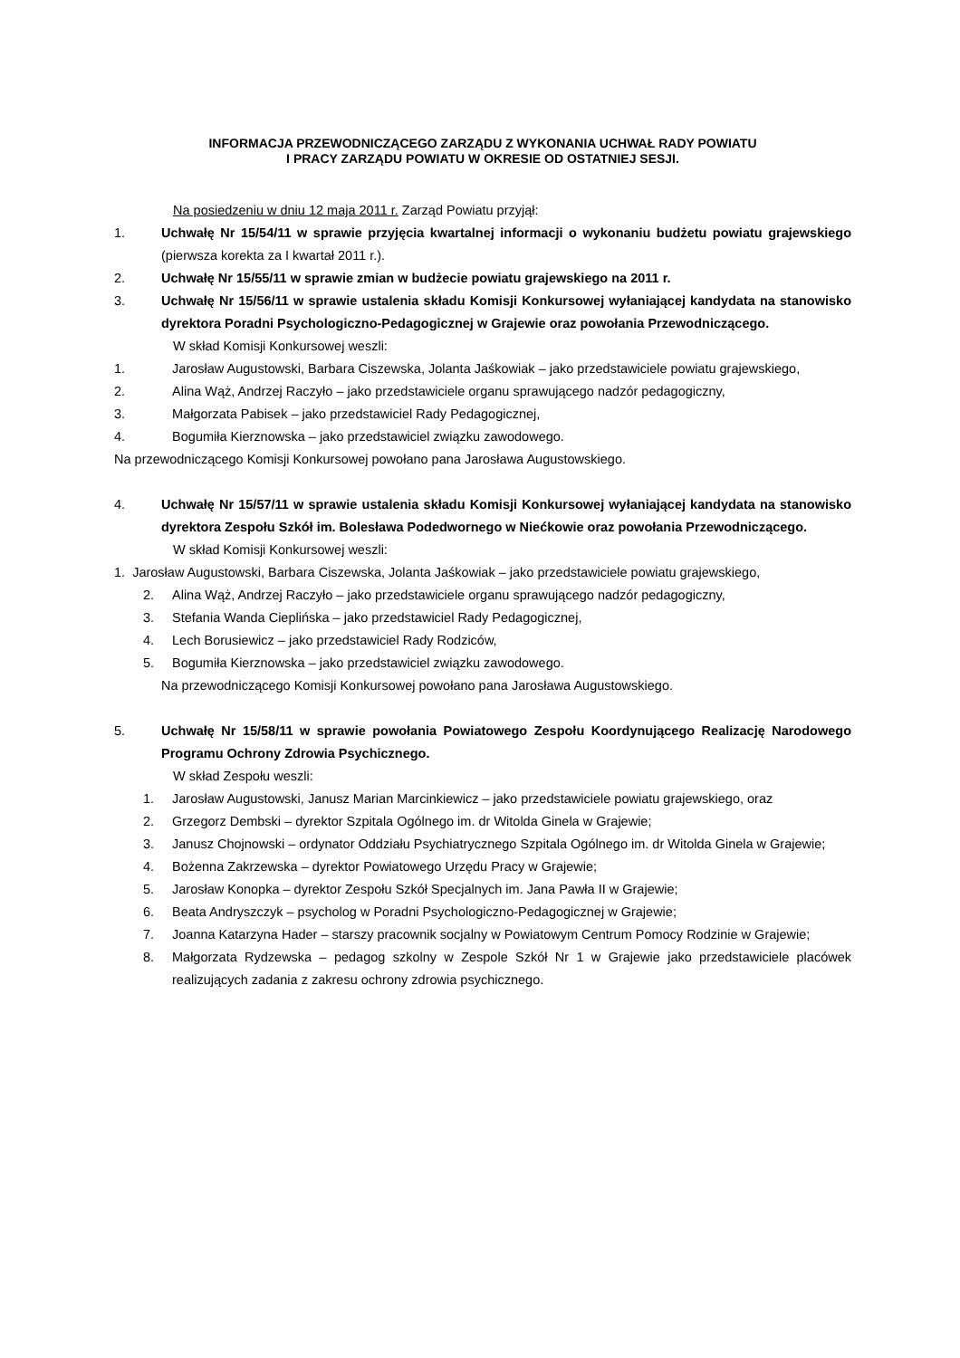INFORMACJA PRZEWODNICZĄCEGO ZARZĄDU Z WYKONANIA UCHWAŁ RADY POWIATU
I PRACY ZARZĄDU POWIATU W OKRESIE OD OSTATNIEJ SESJI.
Na posiedzeniu w dniu 12 maja 2011 r. Zarząd Powiatu przyjął:
1. Uchwałę Nr 15/54/11 w sprawie przyjęcia kwartalnej informacji o wykonaniu budżetu powiatu grajewskiego (pierwsza korekta za I kwartał 2011 r.).
2. Uchwałę Nr 15/55/11 w sprawie zmian w budżecie powiatu grajewskiego na 2011 r.
3. Uchwałę Nr 15/56/11 w sprawie ustalenia składu Komisji Konkursowej wyłaniającej kandydata na stanowisko dyrektora Poradni Psychologiczno-Pedagogicznej w Grajewie oraz powołania Przewodniczącego.
W skład Komisji Konkursowej weszli:
1. Jarosław Augustowski, Barbara Ciszewska, Jolanta Jaśkowiak – jako przedstawiciele powiatu grajewskiego,
2. Alina Wąż, Andrzej Raczyło – jako przedstawiciele organu sprawującego nadzór pedagogiczny,
3. Małgorzata Pabisek – jako przedstawiciel Rady Pedagogicznej,
4. Bogumiła Kierznowska – jako przedstawiciel związku zawodowego.
Na przewodniczącego Komisji Konkursowej powołano pana Jarosława Augustowskiego.
4. Uchwałę Nr 15/57/11 w sprawie ustalenia składu Komisji Konkursowej wyłaniającej kandydata na stanowisko dyrektora Zespołu Szkół im. Bolesława Podedwornego w Niećkowie oraz powołania Przewodniczącego.
W skład Komisji Konkursowej weszli:
1. Jarosław Augustowski, Barbara Ciszewska, Jolanta Jaśkowiak – jako przedstawiciele powiatu grajewskiego,
2. Alina Wąż, Andrzej Raczyło – jako przedstawiciele organu sprawującego nadzór pedagogiczny,
3. Stefania Wanda Cieplińska – jako przedstawiciel Rady Pedagogicznej,
4. Lech Borusiewicz – jako przedstawiciel Rady Rodziców,
5. Bogumiła Kierznowska – jako przedstawiciel związku zawodowego.
Na przewodniczącego Komisji Konkursowej powołano pana Jarosława Augustowskiego.
5. Uchwałę Nr 15/58/11 w sprawie powołania Powiatowego Zespołu Koordynującego Realizację Narodowego Programu Ochrony Zdrowia Psychicznego.
W skład Zespołu weszli:
1. Jarosław Augustowski, Janusz Marian Marcinkiewicz – jako przedstawiciele powiatu grajewskiego, oraz
2. Grzegorz Dembski – dyrektor Szpitala Ogólnego im. dr Witolda Ginela w Grajewie;
3. Janusz Chojnowski – ordynator Oddziału Psychiatrycznego Szpitala Ogólnego im. dr Witolda Ginela w Grajewie;
4. Bożenna Zakrzewska – dyrektor Powiatowego Urzędu Pracy w Grajewie;
5. Jarosław Konopka – dyrektor Zespołu Szkół Specjalnych im. Jana Pawła II w Grajewie;
6. Beata Andryszczyk – psycholog w Poradni Psychologiczno-Pedagogicznej w Grajewie;
7. Joanna Katarzyna Hader – starszy pracownik socjalny w Powiatowym Centrum Pomocy Rodzinie w Grajewie;
8. Małgorzata Rydzewska – pedagog szkolny w Zespole Szkół Nr 1 w Grajewie jako przedstawiciele placówek realizujących zadania z zakresu ochrony zdrowia psychicznego.